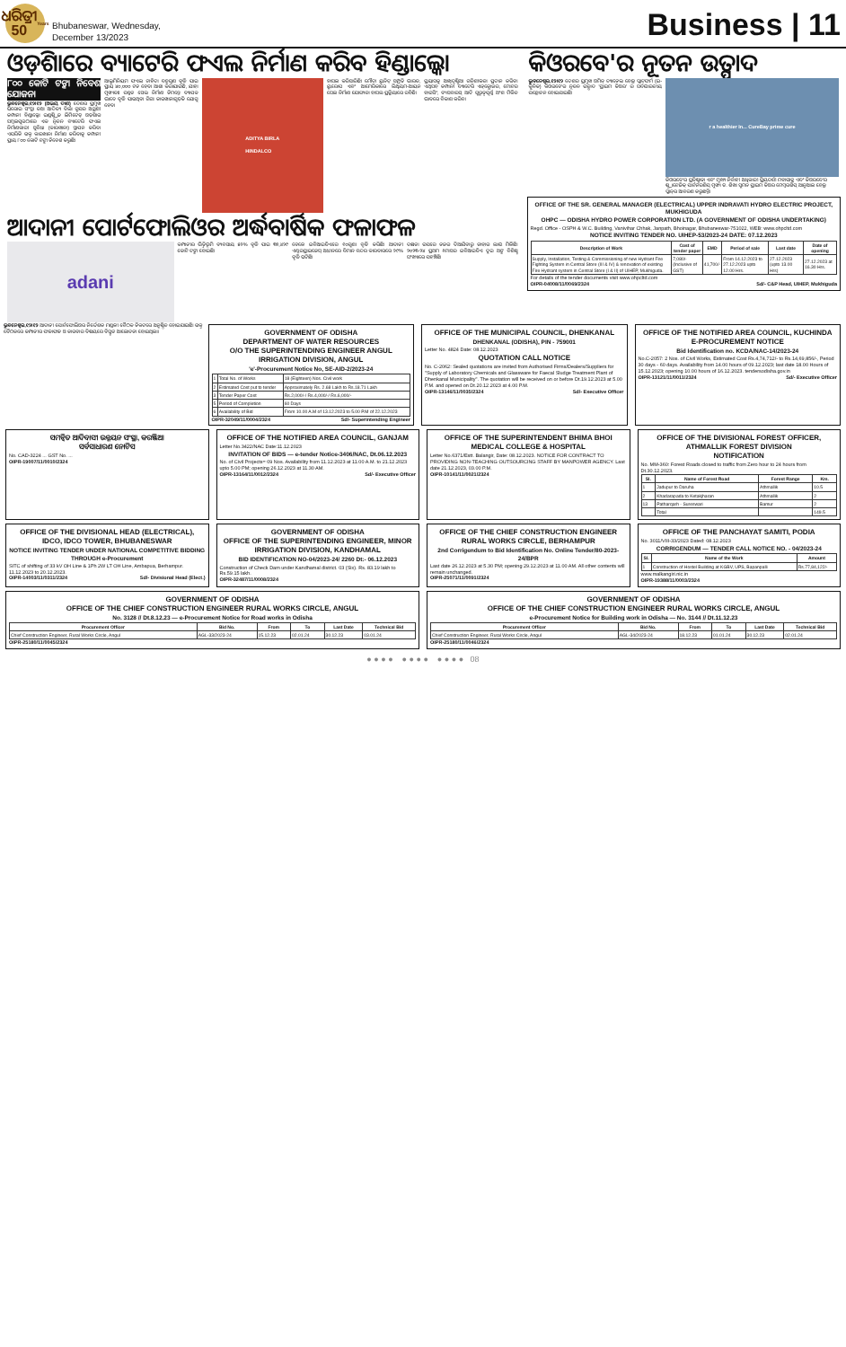ଧରିତ୍ରୀ
50
Years
Bhubaneswar, Wednesday,
December 13/2023
Business | 11
ଓଡ଼ିଶାରେ ବ୍ୟାଟେରି ଫଏଲ ନିର୍ମାଣ କରିବ ହିଣ୍ଡାଲ୍କୋ
୮୦୦ କୋଟି ଟଙ୍କା ନିବେଶ ଯୋଜନା
ଭୁବନେଶ୍ୱର,୧୨।୧୨ (ଅଭୟ ଦାଶ) ଦେଶର ପ୍ରମୁଖ ଘରୋଇ ସଂସ୍ଥା ତଥା ଆଦିତ୍ୟ ବିର୍ଲା ଗ୍ରୁପର ଅଗ୍ରଣୀ କମ୍ପାନୀ ହିଣ୍ଡାଲ୍କୋ ଇଣ୍ଡଷ୍ଟ୍ରିଜ ଲିମିଟେଡ୍ ଓଡ଼ିଶାର ସମ୍ବଲପୁରଠାରେ ଏକ ନୂତନ ବ୍ୟାଟେରି ଫଏଲ ନିର୍ମାଣକାରୀ ସୁବିଧା (କାରଖାନା) ସ୍ଥାପନ କରିବ। ଏପରିକି ଉକ୍ତ କାରଖାନା ନିର୍ମାଣ କରିବାକୁ କମ୍ପାନୀ ପ୍ରାୟ ୮୦୦ କୋଟି ଟଙ୍କା ନିବେଶ କରୁଛି।
ଆଲୁମିନିୟମ ଫଏଲ ଚାହିଦା ବହୁଗୁଣ ବୃଦ୍ଧି ପାଇ ପ୍ରାୟ ୪୦,୦୦୦ ଟନ ହେବା ଆଶା କରାଯାଉଛି, ଯାହା ମୁଖ୍ୟତଃ ଉନ୍ନତ ସେଲ ନିର୍ମାଣ ନିମନ୍ତେ ବ୍ୟାପକ ଭାବେ ବୃଦ୍ଧି ପାଉଥିବା ଗିଗା କାରଖାନାଗୁଡ଼ିକ ଯୋଗୁ ହେବ।
ADITYA BIRLA
HINDALCO
ହାସଲ କରିସାରିଛି। ମୌଦା ୟୁନିଟ୍ ସମ୍ପ୍ରତି ଭାରତ, ୟୁରୋପ ଏବଂ ଆମେରିକାରେ ଲିଥିୟମ-ଆୟନ ସେଲ ନିର୍ମାଣ ଯୋଗ୍ୟତା ହାସଲ ପ୍ରକ୍ରିୟାରେ ରହିଛି।
ପ୍ରୟାସକୁ ଆଖିଦୃଷ୍ଟିଆ ଗତିଶୀଳତା ପ୍ରଦାନ କରିବ। ଏଥିସହ କମ୍ପାନୀ ବ୍ୟାଟେରି ଏନ୍‌କ୍ଲୋଜର, ମୋଟର ହାଉସିଂ, ବ୍ୟସବାରସ୍ ଆଦି ଗୁରୁତ୍ୱପୂର୍ଣ୍ଣ ଅଂଶ ମିଳିତ ଭାବରେ ବିକାଶ କରିବ।
ଆଦାନୀ ପୋର୍ଟଫୋଲିଓର ଅର୍ଦ୍ଧବାର୍ଷିକ ଫଳାଫଳ
adani
କମ୍ପାନୀର ଭିତ୍ତିଭୂମି ବ୍ୟବସାୟ ୫୨% ବୃଦ୍ଧି ପାଇ ୩୭,୪୨୯ କୋଟି ଟଙ୍କା ହୋଇଛି।
ବେଳେ ଇବିଆଇଡିଏରେ ୧୦ଗୁଣା ବୃଦ୍ଧି କରିଛି। ଆଦାନୀ ଏଣ୍ଟରପ୍ରାଇଜେସ୍ ଅଧୀନରେ ବିମାନ ବନ୍ଦର କାରବାରରେ ୨୯% ବୃଦ୍ଧି ଘଟିଛି।
ଦକ୍ଷତା ଉପରେ ନଜର ଦିଆଯିବାରୁ ତାହାର ଲାଭ ମିଳିଛି। ୨୦୨୩-୨୪ ପ୍ରଥମ ୬ମାସର ଇବିଆଇଡିଏ ଦୁଇ ଅଙ୍କ ବିଶିଷ୍ଟ ସଂଖ୍ୟାରେ ପହଞ୍ଚିଛି।
କିଓରବେ'ର ନୂତନ ଉତ୍ପାଦ
ଭୁବନେଶ୍ୱର,୧୨।୧୨ ଦେଶର ପ୍ରମୁଖ ଓମିନ୍ ଚ୍ୟାନେଲ ହେଲ୍ଥ ପ୍ଲାଟଫର୍ମ (ଇ-କ୍ଲିନିକ) କିଓରବେ'ର ନୂତନ ଉତ୍ପାଦ 'ପ୍ରାଇମ କିଓର' ର ସର୍ବଭାରତୀୟ ଉନ୍ମୋଚନ ହୋଇଯାଇଛି।
r a healthier In... CureBay prime cure
କିଓରବେ'ର ପ୍ରତିଷ୍ଠାତା ଏବଂ ମୁଖ୍ୟ ନିର୍ବାହୀ ଅଧିକାରୀ ପ୍ରିୟଦର୍ଶୀ ମହାପାତ୍ର ଏବଂ କିଓରବେ'ର ଷ୍ଟ୍ରାଟେଜିକ୍ ପାର୍ଟନରଶିପ୍ ମୁଖ୍ୟ ଡ. ଶିଖା ସୁମନ ପ୍ରାଇମ କିଓର ମେମ୍ବରଶିପ୍ ଆନୁଆଲ ହେଲ୍ଥ ପ୍ଲାନ୍‌ର ଆବରଣ କରୁଛନ୍ତି।
OFFICE OF THE SR. GENERAL MANAGER (ELECTRICAL) UPPER INDRAVATI HYDRO ELECTRIC PROJECT, MUKHIGUDA
OHPC — ODISHA HYDRO POWER CORPORATION LTD. (A GOVERNMENT OF ODISHA UNDERTAKING)
Regd. Office - OSPH & W.C. Building, Vanivihar Chhak, Janpath, Bhoinagar, Bhubaneswar-751022, WEB: www.ohpcltd.com
NOTICE INVITING TENDER NO. UIHEP-53/2023-24 DATE: 07.12.2023
| Description of Work | Cost of tender paper | EMD | Period of sale | Last date | Date of opening |
| --- | --- | --- | --- | --- | --- |
| Supply, Installation, Testing & Commissioning of new Hydrant Fire Fighting System in Central Store (III & IV) & renovation of existing Fire Hydrant system in Central Store (I & II) of UIHEP, Mukhiguda. | 7,080/- (Inclusive of GST) | 41,700/- | From 14.12.2023 to 27.12.2023 upto 12.00 Hrs. | 27.12.2023 (upto 13.00 Hrs) | 27.12.2023 at 16.30 Hrs. |
For details of the tender documents visit www.ohpcltd.com
OIPR-04008/11/0069/2324 Sd/- C&P Head, UIHEP, Mukhiguda
ଭୁବନେଶ୍ୱର,୧୨।୧୨ ଆଦାନୀ ପୋର୍ଟଫୋଲିଓର ନିର୍ଦ୍ଦେଶକ ମଣ୍ଡଳୀ ବୈଠକ ନିକଟରେ ଅନୁଷ୍ଠିତ ହୋଇଯାଇଛି। ଉକ୍ତ ବୈଠକରେ କମ୍ପାନୀର ଫଳାଫଳ ଓ କାରବାର ବିଷୟରେ ବିସ୍ତୃତ ଆଲୋଚନା ହୋଇଥିଲା।
GOVERNMENT OF ODISHA
DEPARTMENT OF WATER RESOURCES
O/O THE SUPERINTENDING ENGINEER ANGUL IRRIGATION DIVISION, ANGUL
'e'-Procurement Notice No, SE-AID-2/2023-24
| 1 | Total No. of Works | 18 (Eighteen) Nos. Civil work |
| 2 | Estimated Cost put to tender | Approximately Rs. 2.68 Lakh to Rs.18.71 Lakh |
| 3 | Tender Paper Cost | Rs.2,000/-/ Rs.4,000/-/ Rs.6,000/- |
| 5 | Period of Completion | 60 Days |
| 6 | Availability of Bid | From 10.00 A.M of 13.12.2023 to 5.00 P.M of 22.12.2023 |
OIPR-32049/11/0004/2324 Sd/- Superintending Engineer
OFFICE OF THE MUNICIPAL COUNCIL, DHENKANAL
DHENKANAL (ODISHA), PIN - 759001
Letter No. 4824 Date: 08.12.2023
QUOTATION CALL NOTICE
No. C-2062: Sealed quotations are invited from Authorised Firms/Dealers/Suppliers for "Supply of Laboratory Chemicals and Glassware for Faecal Sludge Treatment Plant of Dhenkanal Municipality". The quotation will be received on or before Dt.19.12.2023 at 5.00 P.M. and opened on Dt.20.12.2023 at 4.00 P.M.
OIPR-13146/11/0035/2324 Sd/- Executive Officer
OFFICE OF THE NOTIFIED AREA COUNCIL, KUCHINDA
E-PROCUREMENT NOTICE
Bid Identification no. KCDA/NAC-14/2023-24
No.C-2057: 2 Nos. of Civil Works, Estimated Cost Rs.4,74,712/- to Rs.14,69,856/-, Period 30 days - 60 days. Availability from 14.00 hours of 09.12.2023; last date 18.00 Hours of 15.12.2023; opening 10.00 hours of 16.12.2023. tendersodisha.gov.in
OIPR-13121/11/0011/2324 Sd/- Executive Officer
ସମନ୍ୱିତ ଆଦିବାସୀ ଉନ୍ନୟନ ସଂସ୍ଥା, କରଞ୍ଜିଆ
ସର୍ବସାଧାରଣ ନୋଟିସ
No. CAD-3224 ... GST No. ...
OIPR-19007/11/0010/2324
OFFICE OF THE NOTIFIED AREA COUNCIL, GANJAM
Letter No.3422/NAC Date:11.12.2023
INVITATION OF BIDS — e-tender Notice-3406/NAC, Dt.06.12.2023
No. of Civil Projects= 09 Nos. Availability from 11.12.2023 at 11.00 A.M. to 21.12.2023 upto 5.00 PM; opening 26.12.2023 at 11.30 AM.
OIPR-13164/11/0012/2324 Sd/- Executive Officer
OFFICE OF THE SUPERINTENDENT BHIMA BHOI MEDICAL COLLEGE & HOSPITAL
Letter No.6371/Estt. Balangir, Date: 08.12.2023. NOTICE FOR CONTRACT TO PROVIDING NON-TEACHING OUTSOURCING STAFF BY MANPOWER AGENCY. Last date 21.12.2023, 03.00 P.M.
OIPR-10141/11/0021/2324
OFFICE OF THE DIVISIONAL FOREST OFFICER, ATHMALLIK FOREST DIVISION
NOTIFICATION
No. MM-360: Forest Roads closed to traffic from Zero hour to 24 hours from Dt.30.12.2023.
| Sl. | Name of Forest Road | Forest Range | Km. |
| --- | --- | --- | --- |
| 1 | Jadupur to Daruha | Athmallik | 10.5 |
| 2 | Khadarapada to Ketakjharan | Athmallik | 2 |
| 13 | Patharqarh - Sureswari | Bamur | 2 |
| | Total | | 149.5 |
OFFICE OF THE DIVISIONAL HEAD (ELECTRICAL), IDCO, IDCO TOWER, BHUBANESWAR
NOTICE INVITING TENDER UNDER NATIONAL COMPETITIVE BIDDING THROUGH e-Procurement
SITC of shifting of 33 kV OH Line & 1Ph 2W LT OH Line, Ambapua, Berhampur. 11.12.2023 to 20.12.2023.
OIPR-14003/11/0311/2324 Sd/- Divisional Head (Elect.)
GOVERNMENT OF ODISHA
OFFICE OF THE SUPERINTENDING ENGINEER, MINOR IRRIGATION DIVISION, KANDHAMAL
BID IDENTIFICATION NO-04/2023-24/ 2260 Dt:- 06.12.2023
Construction of Check Dam under Kandhamal district. 03 (Six). Rs. 83.19 lakh to Rs.59.15 lakh.
OIPR-32487/11/0008/2324
OFFICE OF THE CHIEF CONSTRUCTION ENGINEER RURAL WORKS CIRCLE, BERHAMPUR
2nd Corrigendum to Bid Identification No. Online Tender/80-2023-24/BPR
Last date 26.12.2023 at 5.30 PM; opening 29.12.2023 at 11.00 AM. All other contents will remain unchanged.
OIPR-25071/11/0091/2324
OFFICE OF THE PANCHAYAT SAMITI, PODIA
No. 3011/VIII-33/2023 Dated: 08.12.2023
CORRIGENDUM — TENDER CALL NOTICE NO. - 04/2023-24
| Sl. | Name of the Work | Amount |
| --- | --- | --- |
| 1 | Construction of Hostel Building at KGBV, UPS, Bapanpalli | Rs.77,84,122/- |
www.malkangiri.nic.in
OIPR-19388/11/0003/2324
GOVERNMENT OF ODISHA
OFFICE OF THE CHIEF CONSTRUCTION ENGINEER RURAL WORKS CIRCLE, ANGUL
No. 3128 // Dt.8.12.23 — e-Procurement Notice for Road works in Odisha
| Procurement Officer | Bid No. | From | To | Last Date | Technical Bid |
| --- | --- | --- | --- | --- | --- |
| Chief Construction Engineer, Rural Works Circle, Angul | AGL-33/2023-24 | 15.12.23 | 02.01.24 | 30.12.23 | 03.01.24 |
OIPR-25180/11/0045/2324
GOVERNMENT OF ODISHA
OFFICE OF THE CHIEF CONSTRUCTION ENGINEER RURAL WORKS CIRCLE, ANGUL
e-Procurement Notice for Building work in Odisha — No. 3144 // Dt.11.12.23
| Procurement Officer | Bid No. | From | To | Last Date | Technical Bid |
| --- | --- | --- | --- | --- | --- |
| Chief Construction Engineer, Rural Works Circle, Angul | AGL-34/2023-24 | 18.12.23 | 01.01.24 | 30.12.23 | 02.01.24 |
OIPR-25180/11/0046/2324
● ● ● ● ● ● ● ● ● ● ● ● 08